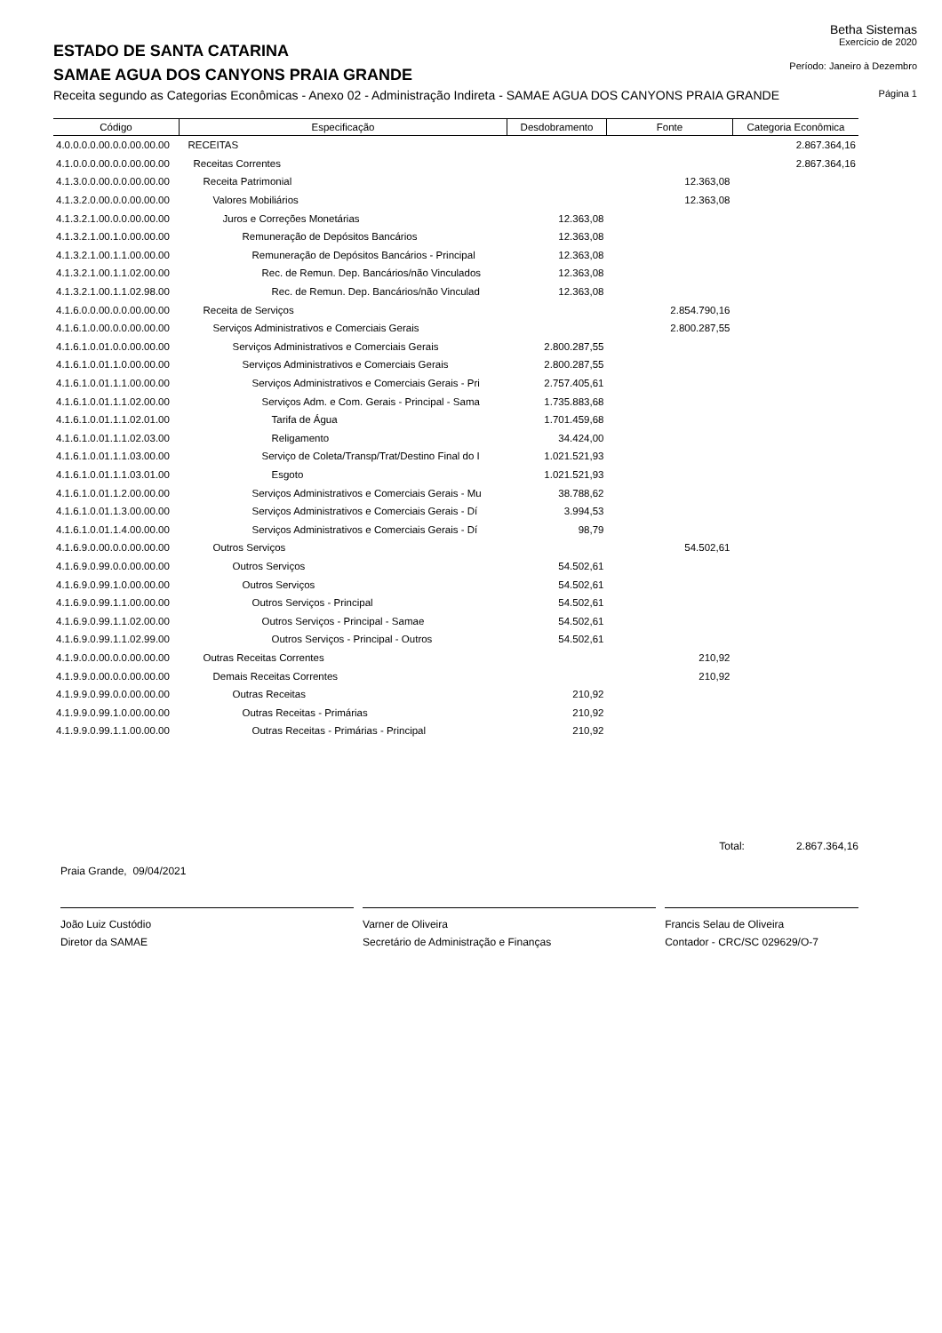Betha Sistemas
ESTADO DE SANTA CATARINA
Exercício de 2020
SAMAE AGUA DOS CANYONS PRAIA GRANDE
Período: Janeiro à Dezembro
Receita segundo as Categorias Econômicas - Anexo 02 - Administração Indireta - SAMAE AGUA DOS CANYONS PRAIA GRANDE
Página 1
| Código | Especificação | Desdobramento | Fonte | Categoria Econômica |
| --- | --- | --- | --- | --- |
| 4.0.0.0.0.00.0.0.00.00.00 | RECEITAS | | | 2.867.364,16 |
| 4.1.0.0.0.00.0.0.00.00.00 | Receitas Correntes | | | 2.867.364,16 |
| 4.1.3.0.0.00.0.0.00.00.00 | Receita Patrimonial | | 12.363,08 | |
| 4.1.3.2.0.00.0.0.00.00.00 | Valores Mobiliários | | 12.363,08 | |
| 4.1.3.2.1.00.0.0.00.00.00 | Juros e Correções Monetárias | 12.363,08 | | |
| 4.1.3.2.1.00.1.0.00.00.00 | Remuneração de Depósitos Bancários | 12.363,08 | | |
| 4.1.3.2.1.00.1.1.00.00.00 | Remuneração de Depósitos Bancários - Principal | 12.363,08 | | |
| 4.1.3.2.1.00.1.1.02.00.00 | Rec. de Remun. Dep. Bancários/não Vinculados | 12.363,08 | | |
| 4.1.3.2.1.00.1.1.02.98.00 | Rec. de Remun. Dep. Bancários/não Vinculad | 12.363,08 | | |
| 4.1.6.0.0.00.0.0.00.00.00 | Receita de Serviços | | 2.854.790,16 | |
| 4.1.6.1.0.00.0.0.00.00.00 | Serviços Administrativos e Comerciais Gerais | | 2.800.287,55 | |
| 4.1.6.1.0.01.0.0.00.00.00 | Serviços Administrativos e Comerciais Gerais | 2.800.287,55 | | |
| 4.1.6.1.0.01.1.0.00.00.00 | Serviços Administrativos e Comerciais Gerais | 2.800.287,55 | | |
| 4.1.6.1.0.01.1.1.00.00.00 | Serviços Administrativos e Comerciais Gerais - Pri | 2.757.405,61 | | |
| 4.1.6.1.0.01.1.1.02.00.00 | Serviços Adm. e Com. Gerais - Principal - Sama | 1.735.883,68 | | |
| 4.1.6.1.0.01.1.1.02.01.00 | Tarifa de Água | 1.701.459,68 | | |
| 4.1.6.1.0.01.1.1.02.03.00 | Religamento | 34.424,00 | | |
| 4.1.6.1.0.01.1.1.03.00.00 | Serviço de Coleta/Transp/Trat/Destino Final do I | 1.021.521,93 | | |
| 4.1.6.1.0.01.1.1.03.01.00 | Esgoto | 1.021.521,93 | | |
| 4.1.6.1.0.01.1.2.00.00.00 | Serviços Administrativos e Comerciais Gerais - Mu | 38.788,62 | | |
| 4.1.6.1.0.01.1.3.00.00.00 | Serviços Administrativos e Comerciais Gerais - Dí | 3.994,53 | | |
| 4.1.6.1.0.01.1.4.00.00.00 | Serviços Administrativos e Comerciais Gerais - Dí | 98,79 | | |
| 4.1.6.9.0.00.0.0.00.00.00 | Outros Serviços | | 54.502,61 | |
| 4.1.6.9.0.99.0.0.00.00.00 | Outros Serviços | 54.502,61 | | |
| 4.1.6.9.0.99.1.0.00.00.00 | Outros Serviços | 54.502,61 | | |
| 4.1.6.9.0.99.1.1.00.00.00 | Outros Serviços - Principal | 54.502,61 | | |
| 4.1.6.9.0.99.1.1.02.00.00 | Outros Serviços - Principal - Samae | 54.502,61 | | |
| 4.1.6.9.0.99.1.1.02.99.00 | Outros Serviços - Principal - Outros | 54.502,61 | | |
| 4.1.9.0.0.00.0.0.00.00.00 | Outras Receitas Correntes | | 210,92 | |
| 4.1.9.9.0.00.0.0.00.00.00 | Demais Receitas Correntes | | 210,92 | |
| 4.1.9.9.0.99.0.0.00.00.00 | Outras Receitas | 210,92 | | |
| 4.1.9.9.0.99.1.0.00.00.00 | Outras Receitas - Primárias | 210,92 | | |
| 4.1.9.9.0.99.1.1.00.00.00 | Outras Receitas - Primárias - Principal | 210,92 | | |
Total: 2.867.364,16
Praia Grande, 09/04/2021
João Luiz Custódio
Diretor da SAMAE
Varner de Oliveira
Secretário de Administração e Finanças
Francis Selau de Oliveira
Contador - CRC/SC 029629/O-7